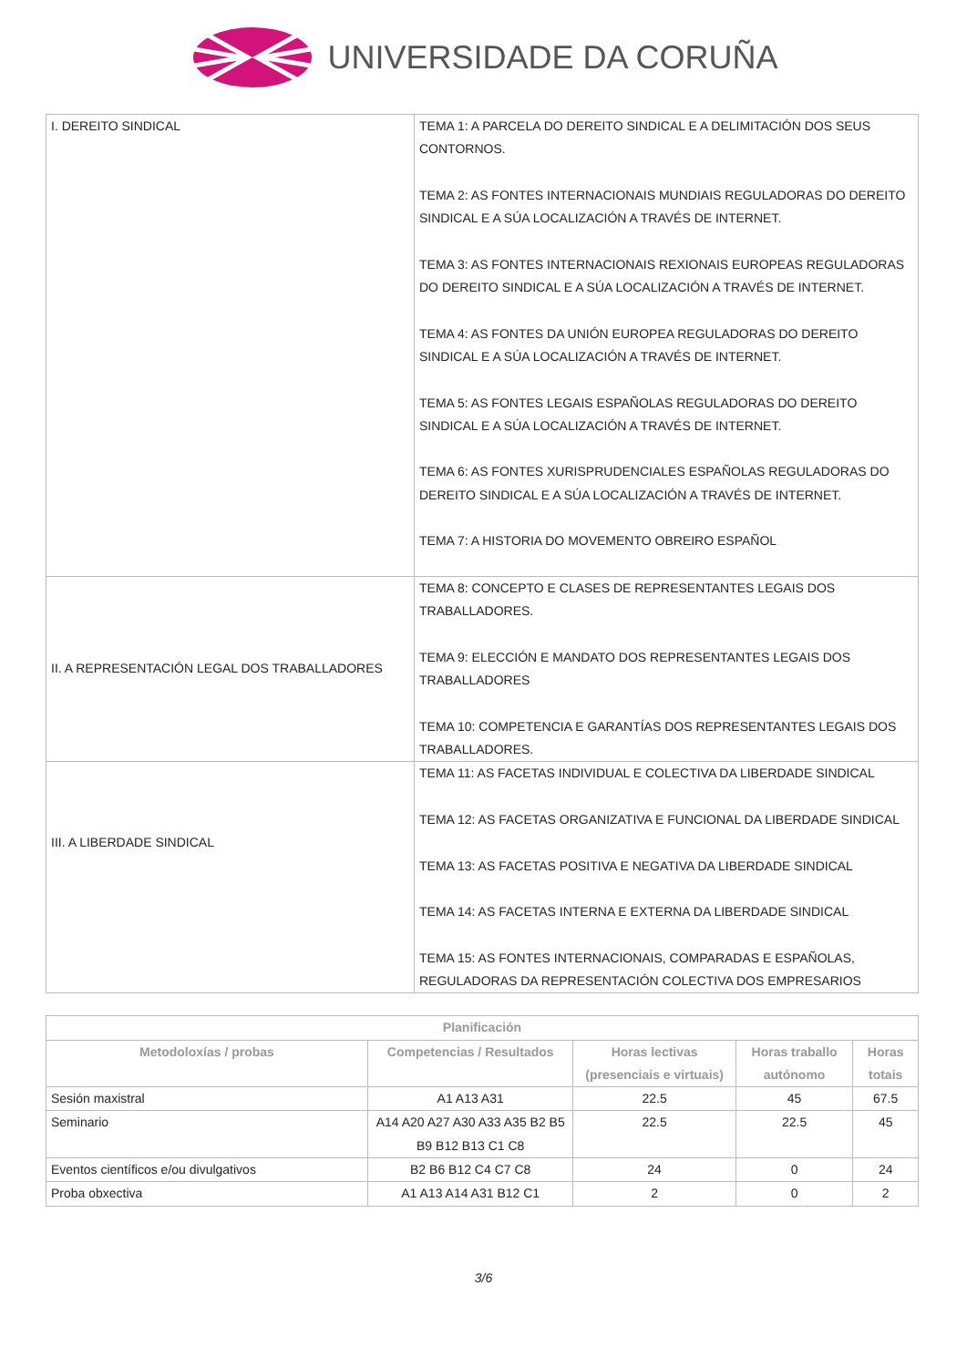UNIVERSIDADE DA CORUÑA
| I. DEREITO SINDICAL | TEMA 1: A PARCELA DO DEREITO SINDICAL E A DELIMITACIÓN DOS SEUS CONTORNOS. TEMA 2: AS FONTES INTERNACIONAIS MUNDIAIS REGULADORAS DO DEREITO SINDICAL E A SÚA LOCALIZACIÓN A TRAVÉS DE INTERNET. TEMA 3: AS FONTES INTERNACIONAIS REXIONAIS EUROPEAS REGULADORAS DO DEREITO SINDICAL E A SÚA LOCALIZACIÓN A TRAVÉS DE INTERNET. TEMA 4: AS FONTES DA UNIÓN EUROPEA REGULADORAS DO DEREITO SINDICAL E A SÚA LOCALIZACIÓN A TRAVÉS DE INTERNET. TEMA 5: AS FONTES LEGAIS ESPAÑOLAS REGULADORAS DO DEREITO SINDICAL E A SÚA LOCALIZACIÓN A TRAVÉS DE INTERNET. TEMA 6: AS FONTES XURISPRUDENCIALES ESPAÑOLAS REGULADORAS DO DEREITO SINDICAL E A SÚA LOCALIZACIÓN A TRAVÉS DE INTERNET. TEMA 7: A HISTORIA DO MOVEMENTO OBREIRO ESPAÑOL |
| II. A REPRESENTACIÓN LEGAL DOS TRABALLADORES | TEMA 8: CONCEPTO E CLASES DE REPRESENTANTES LEGAIS DOS TRABALLADORES. TEMA 9: ELECCIÓN E MANDATO DOS REPRESENTANTES LEGAIS DOS TRABALLADORES TEMA 10: COMPETENCIA E GARANTÍAS DOS REPRESENTANTES LEGAIS DOS TRABALLADORES. |
| III. A LIBERDADE SINDICAL | TEMA 11: AS FACETAS INDIVIDUAL E COLECTIVA DA LIBERDADE SINDICAL TEMA 12: AS FACETAS ORGANIZATIVA E FUNCIONAL DA LIBERDADE SINDICAL TEMA 13: AS FACETAS POSITIVA E NEGATIVA DA LIBERDADE SINDICAL TEMA 14: AS FACETAS INTERNA E EXTERNA DA LIBERDADE SINDICAL TEMA 15: AS FONTES INTERNACIONAIS, COMPARADAS E ESPAÑOLAS, REGULADORAS DA REPRESENTACIÓN COLECTIVA DOS EMPRESARIOS |
| Planificación | | | | |
| --- | --- | --- | --- | --- |
| Metodoloxías / probas | Competencias / Resultados | Horas lectivas (presenciais e virtuais) | Horas traballo autónomo | Horas totais |
| Sesión maxistral | A1 A13 A31 | 22.5 | 45 | 67.5 |
| Seminario | A14 A20 A27 A30 A33 A35 B2 B5 B9 B12 B13 C1 C8 | 22.5 | 22.5 | 45 |
| Eventos científicos e/ou divulgativos | B2 B6 B12 C4 C7 C8 | 24 | 0 | 24 |
| Proba obxectiva | A1 A13 A14 A31 B12 C1 | 2 | 0 | 2 |
3/6